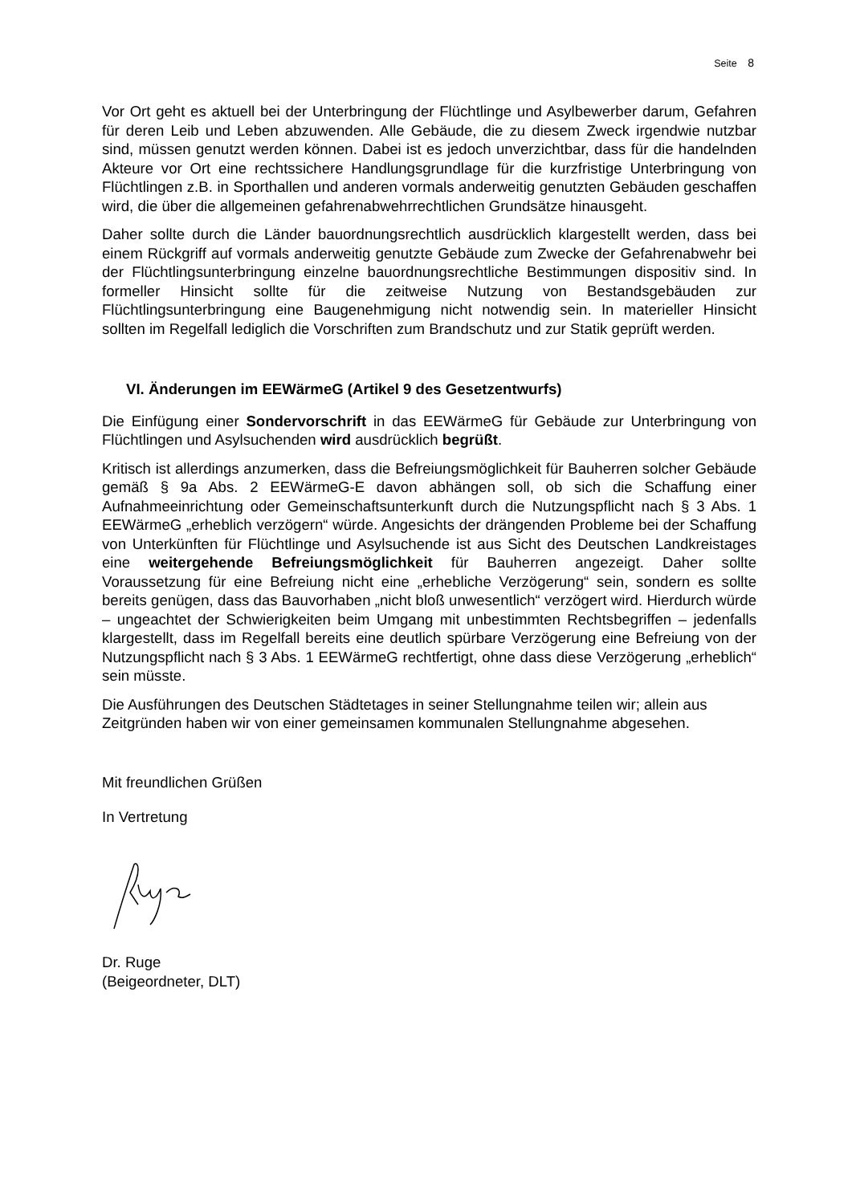Seite 8
Vor Ort geht es aktuell bei der Unterbringung der Flüchtlinge und Asylbewerber darum, Gefahren für deren Leib und Leben abzuwenden. Alle Gebäude, die zu diesem Zweck irgendwie nutzbar sind, müssen genutzt werden können. Dabei ist es jedoch unverzichtbar, dass für die handelnden Akteure vor Ort eine rechtssichere Handlungsgrundlage für die kurzfristige Unterbringung von Flüchtlingen z.B. in Sporthallen und anderen vormals anderweitig genutzten Gebäuden geschaffen wird, die über die allgemeinen gefahrenabwehrrechtlichen Grundsätze hinausgeht.
Daher sollte durch die Länder bauordnungsrechtlich ausdrücklich klargestellt werden, dass bei einem Rückgriff auf vormals anderweitig genutzte Gebäude zum Zwecke der Gefahrenabwehr bei der Flüchtlingsunterbringung einzelne bauordnungsrechtliche Bestimmungen dispositiv sind. In formeller Hinsicht sollte für die zeitweise Nutzung von Bestandsgebäuden zur Flüchtlingsunterbringung eine Baugenehmigung nicht notwendig sein. In materieller Hinsicht sollten im Regelfall lediglich die Vorschriften zum Brandschutz und zur Statik geprüft werden.
VI. Änderungen im EEWärmeG (Artikel 9 des Gesetzentwurfs)
Die Einfügung einer Sondervorschrift in das EEWärmeG für Gebäude zur Unterbringung von Flüchtlingen und Asylsuchenden wird ausdrücklich begrüßt.
Kritisch ist allerdings anzumerken, dass die Befreiungsmöglichkeit für Bauherren solcher Gebäude gemäß § 9a Abs. 2 EEWärmeG-E davon abhängen soll, ob sich die Schaffung einer Aufnahmeeinrichtung oder Gemeinschaftsunterkunft durch die Nutzungspflicht nach § 3 Abs. 1 EEWärmeG „erheblich verzögern“ würde. Angesichts der drängenden Probleme bei der Schaffung von Unterkünften für Flüchtlinge und Asylsuchende ist aus Sicht des Deutschen Landkreistages eine weitergehende Befreiungsmöglichkeit für Bauherren angezeigt. Daher sollte Voraussetzung für eine Befreiung nicht eine „erhebliche Verzögerung“ sein, sondern es sollte bereits genügen, dass das Bauvorhaben „nicht bloß unwesentlich“ verzögert wird. Hierdurch würde – ungeachtet der Schwierigkeiten beim Umgang mit unbestimmten Rechtsbegriffen – jedenfalls klargestellt, dass im Regelfall bereits eine deutlich spürbare Verzögerung eine Befreiung von der Nutzungspflicht nach § 3 Abs. 1 EEWärmeG rechtfertigt, ohne dass diese Verzögerung „erheblich“ sein müsste.
Die Ausführungen des Deutschen Städtetages in seiner Stellungnahme teilen wir; allein aus Zeitgründen haben wir von einer gemeinsamen kommunalen Stellungnahme abgesehen.
Mit freundlichen Grüßen
In Vertretung
Dr. Ruge
(Beigeordneter, DLT)